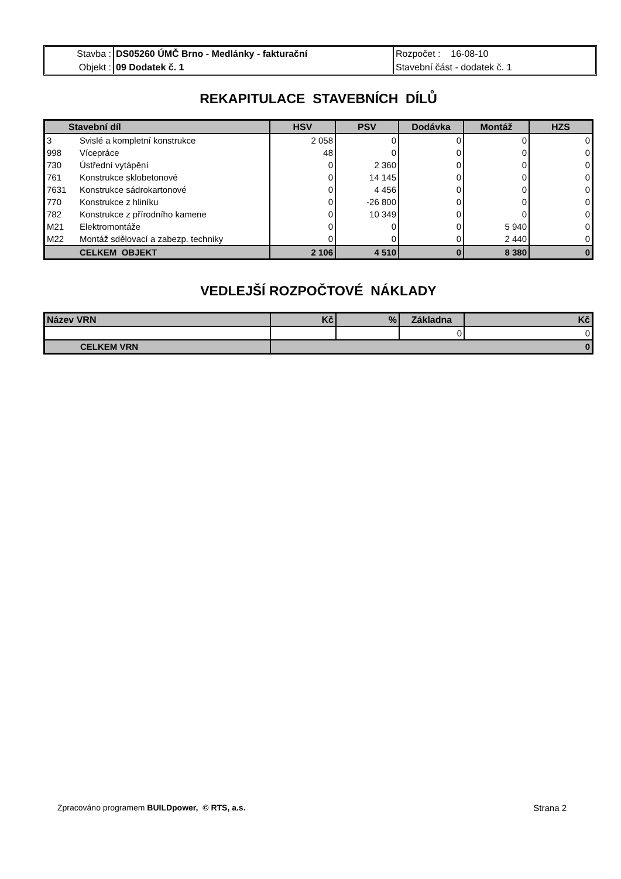| Stavba : | DS05260 ÚMČ Brno - Medlánky - fakturační | Rozpočet : 16-08-10 |
| Objekt : | 09 Dodatek č. 1 | Stavební část - dodatek č. 1 |
REKAPITULACE STAVEBNÍCH DÍLŮ
| Stavební díl | | HSV | PSV | Dodávka | Montáž | HZS |
| --- | --- | --- | --- | --- | --- | --- |
| 3 | Svislé a kompletní konstrukce | 2 058 | 0 | 0 | 0 | 0 |
| 998 | Vícepráce | 48 | 0 | 0 | 0 | 0 |
| 730 | Ústřední vytápění | 0 | 2 360 | 0 | 0 | 0 |
| 761 | Konstrukce sklobetonové | 0 | 14 145 | 0 | 0 | 0 |
| 7631 | Konstrukce sádrokartonové | 0 | 4 456 | 0 | 0 | 0 |
| 770 | Konstrukce z hliníku | 0 | -26 800 | 0 | 0 | 0 |
| 782 | Konstrukce z přírodního kamene | 0 | 10 349 | 0 | 0 | 0 |
| M21 | Elektromontáže | 0 | 0 | 0 | 5 940 | 0 |
| M22 | Montáž sdělovací a zabezp. techniky | 0 | 0 | 0 | 2 440 | 0 |
| | CELKEM OBJEKT | 2 106 | 4 510 | 0 | 8 380 | 0 |
VEDLEJŠÍ ROZPOČTOVÉ NÁKLADY
| Název VRN | Kč | % | Základna | Kč |
| --- | --- | --- | --- | --- |
| | | | 0 | 0 |
| CELKEM VRN | 0 | | | |
Zpracováno programem BUILDpower, © RTS, a.s. Strana 2